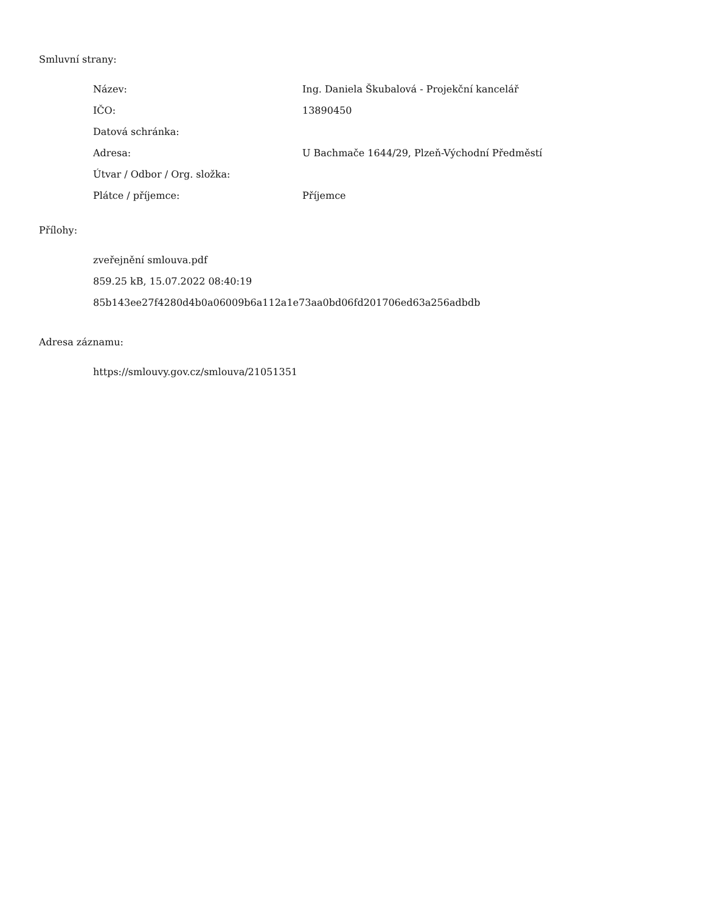Smluvní strany:
| Název: | Ing. Daniela Škubalová - Projekční kancelář |
| IČO: | 13890450 |
| Datová schránka: | |
| Adresa: | U Bachmače 1644/29, Plzeň-Východní Předměstí |
| Útvar / Odbor / Org. složka: | |
| Plátce / příjemce: | Příjemce |
Přílohy:
zveřejnění smlouva.pdf
859.25 kB, 15.07.2022 08:40:19
85b143ee27f4280d4b0a06009b6a112a1e73aa0bd06fd201706ed63a256adbdb
Adresa záznamu:
https://smlouvy.gov.cz/smlouva/21051351